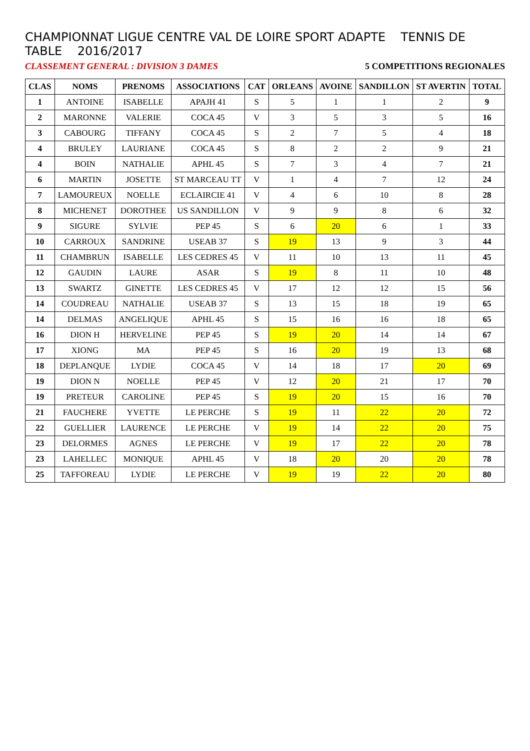CHAMPIONNAT LIGUE CENTRE VAL DE LOIRE SPORT ADAPTE TENNIS DE TABLE 2016/2017
CLASSEMENT GENERAL : DIVISION 3 DAMES 5 COMPETITIONS REGIONALES
| CLAS | NOMS | PRENOMS | ASSOCIATIONS | CAT | ORLEANS | AVOINE | SANDILLON | ST AVERTIN | TOTAL |
| --- | --- | --- | --- | --- | --- | --- | --- | --- | --- |
| 1 | ANTOINE | ISABELLE | APAJH 41 | S | 5 | 1 | 1 | 2 | 9 |
| 2 | MARONNE | VALERIE | COCA 45 | V | 3 | 5 | 3 | 5 | 16 |
| 3 | CABOURG | TIFFANY | COCA 45 | S | 2 | 7 | 5 | 4 | 18 |
| 4 | BRULEY | LAURIANE | COCA 45 | S | 8 | 2 | 2 | 9 | 21 |
| 4 | BOIN | NATHALIE | APHL 45 | S | 7 | 3 | 4 | 7 | 21 |
| 6 | MARTIN | JOSETTE | ST MARCEAU TT | V | 1 | 4 | 7 | 12 | 24 |
| 7 | LAMOUREUX | NOELLE | ECLAIRCIE 41 | V | 4 | 6 | 10 | 8 | 28 |
| 8 | MICHENET | DOROTHEE | US SANDILLON | V | 9 | 9 | 8 | 6 | 32 |
| 9 | SIGURE | SYLVIE | PEP 45 | S | 6 | 20 | 6 | 1 | 33 |
| 10 | CARROUX | SANDRINE | USEAB 37 | S | 19 | 13 | 9 | 3 | 44 |
| 11 | CHAMBRUN | ISABELLE | LES CEDRES 45 | V | 11 | 10 | 13 | 11 | 45 |
| 12 | GAUDIN | LAURE | ASAR | S | 19 | 8 | 11 | 10 | 48 |
| 13 | SWARTZ | GINETTE | LES CEDRES 45 | V | 17 | 12 | 12 | 15 | 56 |
| 14 | COUDREAU | NATHALIE | USEAB 37 | S | 13 | 15 | 18 | 19 | 65 |
| 14 | DELMAS | ANGELIQUE | APHL 45 | S | 15 | 16 | 16 | 18 | 65 |
| 16 | DION H | HERVELINE | PEP 45 | S | 19 | 20 | 14 | 14 | 67 |
| 17 | XIONG | MA | PEP 45 | S | 16 | 20 | 19 | 13 | 68 |
| 18 | DEPLANQUE | LYDIE | COCA 45 | V | 14 | 18 | 17 | 20 | 69 |
| 19 | DION N | NOELLE | PEP 45 | V | 12 | 20 | 21 | 17 | 70 |
| 19 | PRETEUR | CAROLINE | PEP 45 | S | 19 | 20 | 15 | 16 | 70 |
| 21 | FAUCHERE | YVETTE | LE PERCHE | S | 19 | 11 | 22 | 20 | 72 |
| 22 | GUELLIER | LAURENCE | LE PERCHE | V | 19 | 14 | 22 | 20 | 75 |
| 23 | DELORMES | AGNES | LE PERCHE | V | 19 | 17 | 22 | 20 | 78 |
| 23 | LAHELLEC | MONIQUE | APHL 45 | V | 18 | 20 | 20 | 20 | 78 |
| 25 | TAFFOREAU | LYDIE | LE PERCHE | V | 19 | 19 | 22 | 20 | 80 |